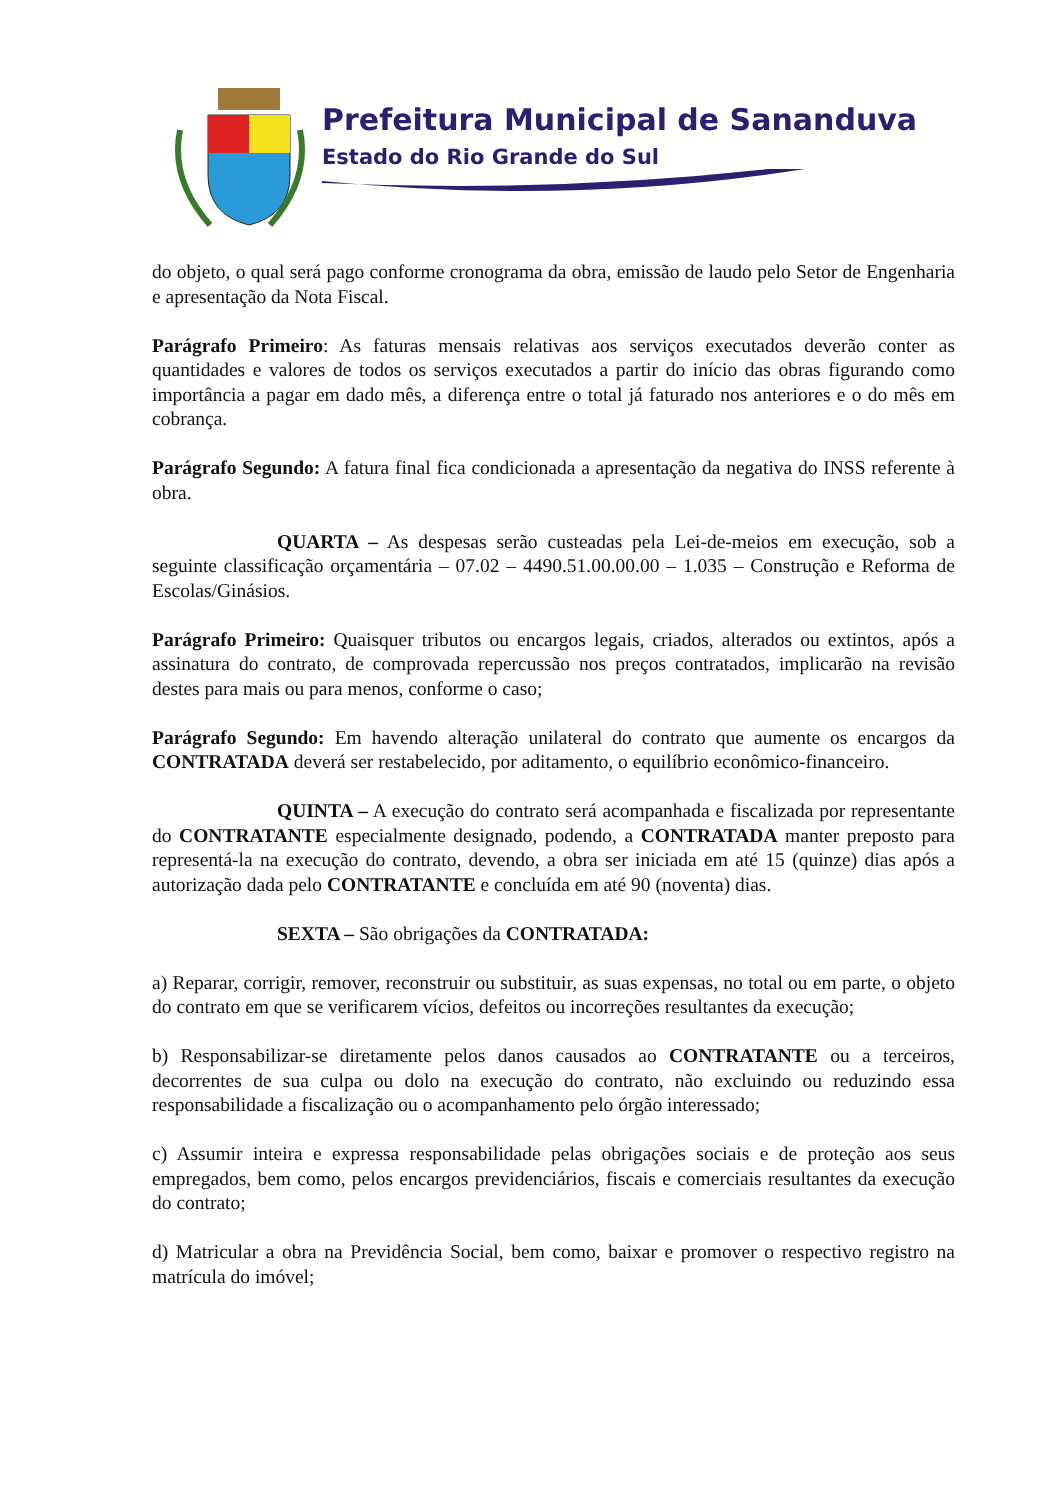Prefeitura Municipal de Sananduva
Estado do Rio Grande do Sul
do objeto, o qual será pago conforme cronograma da obra, emissão de laudo pelo Setor de Engenharia e apresentação da Nota Fiscal.
Parágrafo Primeiro: As faturas mensais relativas aos serviços executados deverão conter as quantidades e valores de todos os serviços executados a partir do início das obras figurando como importância a pagar em dado mês, a diferença entre o total já faturado nos anteriores e o do mês em cobrança.
Parágrafo Segundo: A fatura final fica condicionada a apresentação da negativa do INSS referente à obra.
QUARTA – As despesas serão custeadas pela Lei-de-meios em execução, sob a seguinte classificação orçamentária – 07.02 – 4490.51.00.00.00 – 1.035 – Construção e Reforma de Escolas/Ginásios.
Parágrafo Primeiro: Quaisquer tributos ou encargos legais, criados, alterados ou extintos, após a assinatura do contrato, de comprovada repercussão nos preços contratados, implicarão na revisão destes para mais ou para menos, conforme o caso;
Parágrafo Segundo: Em havendo alteração unilateral do contrato que aumente os encargos da CONTRATADA deverá ser restabelecido, por aditamento, o equilíbrio econômico-financeiro.
QUINTA – A execução do contrato será acompanhada e fiscalizada por representante do CONTRATANTE especialmente designado, podendo, a CONTRATADA manter preposto para representá-la na execução do contrato, devendo, a obra ser iniciada em até 15 (quinze) dias após a autorização dada pelo CONTRATANTE e concluída em até 90 (noventa) dias.
SEXTA – São obrigações da CONTRATADA:
a) Reparar, corrigir, remover, reconstruir ou substituir, as suas expensas, no total ou em parte, o objeto do contrato em que se verificarem vícios, defeitos ou incorreções resultantes da execução;
b) Responsabilizar-se diretamente pelos danos causados ao CONTRATANTE ou a terceiros, decorrentes de sua culpa ou dolo na execução do contrato, não excluindo ou reduzindo essa responsabilidade a fiscalização ou o acompanhamento pelo órgão interessado;
c) Assumir inteira e expressa responsabilidade pelas obrigações sociais e de proteção aos seus empregados, bem como, pelos encargos previdenciários, fiscais e comerciais resultantes da execução do contrato;
d) Matricular a obra na Previdência Social, bem como, baixar e promover o respectivo registro na matrícula do imóvel;